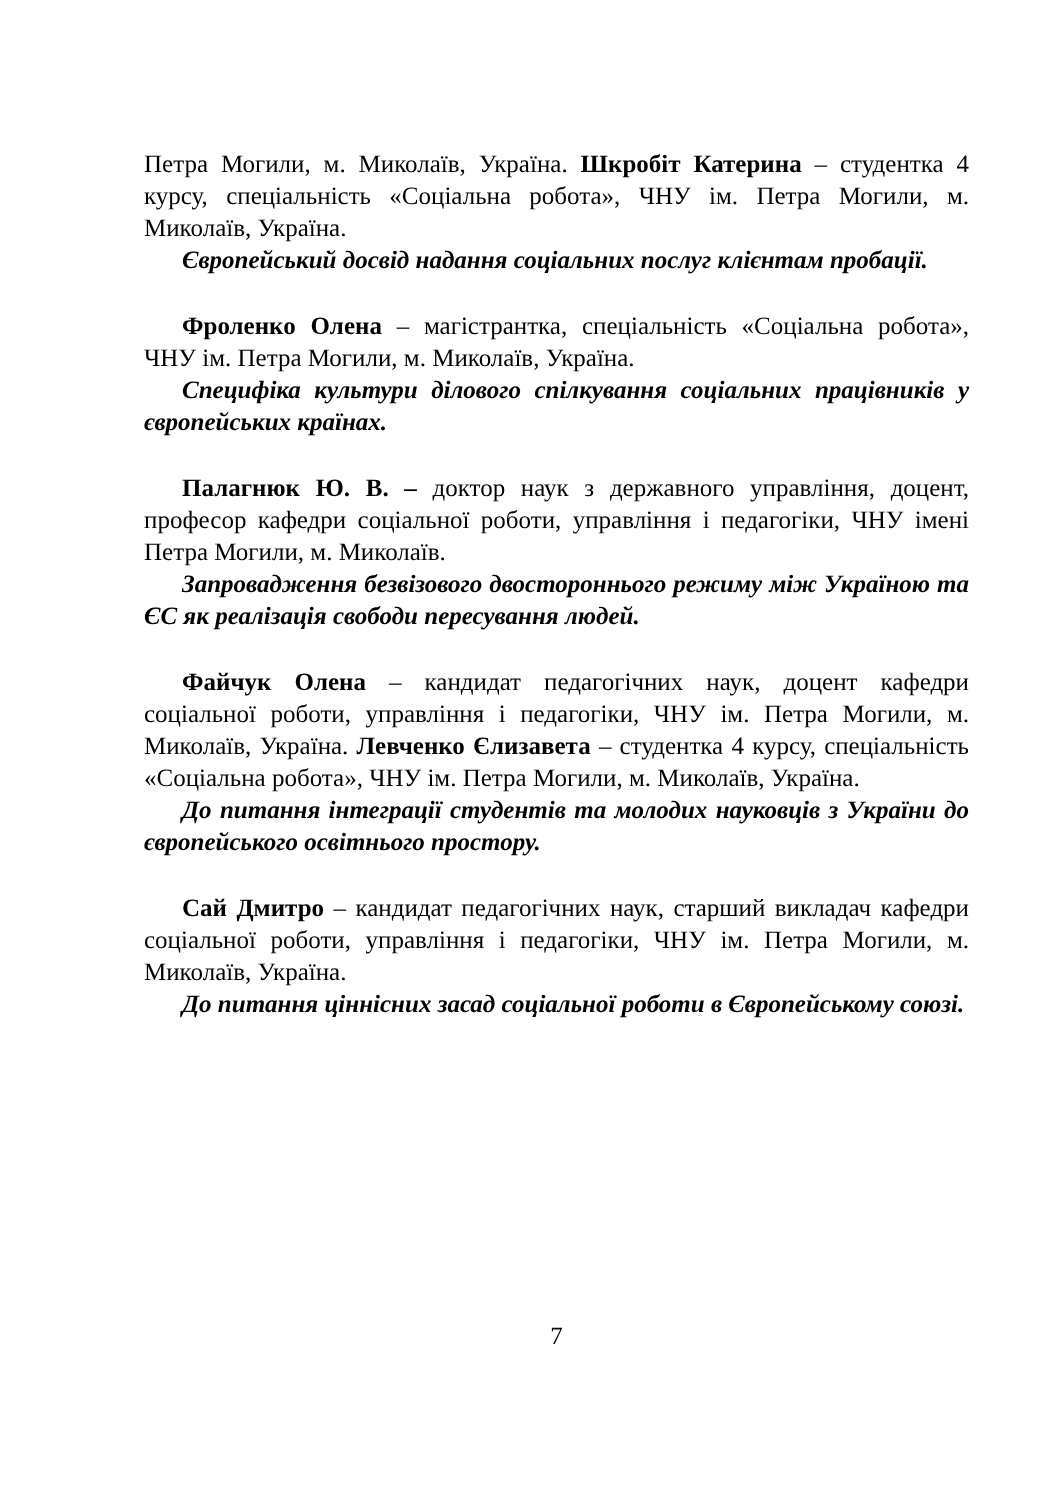Петра Могили, м. Миколаїв, Україна. Шкробіт Катерина – студентка 4 курсу, спеціальність «Соціальна робота», ЧНУ ім. Петра Могили, м. Миколаїв, Україна.
Європейський досвід надання соціальних послуг клієнтам пробації.
Фроленко Олена – магістрантка, спеціальність «Соціальна робота», ЧНУ ім. Петра Могили, м. Миколаїв, Україна.
Специфіка культури ділового спілкування соціальних працівників у європейських країнах.
Палагнюк Ю. В. – доктор наук з державного управління, доцент, професор кафедри соціальної роботи, управління і педагогіки, ЧНУ імені Петра Могили, м. Миколаїв.
Запровадження безвізового двостороннього режиму між Україною та ЄС як реалізація свободи пересування людей.
Файчук Олена – кандидат педагогічних наук, доцент кафедри соціальної роботи, управління і педагогіки, ЧНУ ім. Петра Могили, м. Миколаїв, Україна. Левченко Єлизавета – студентка 4 курсу, спеціальність «Соціальна робота», ЧНУ ім. Петра Могили, м. Миколаїв, Україна.
До питання інтеграції студентів та молодих науковців з України до європейського освітнього простору.
Сай Дмитро – кандидат педагогічних наук, старший викладач кафедри соціальної роботи, управління і педагогіки, ЧНУ ім. Петра Могили, м. Миколаїв, Україна.
До питання ціннісних засад соціальної роботи в Європейському союзі.
7